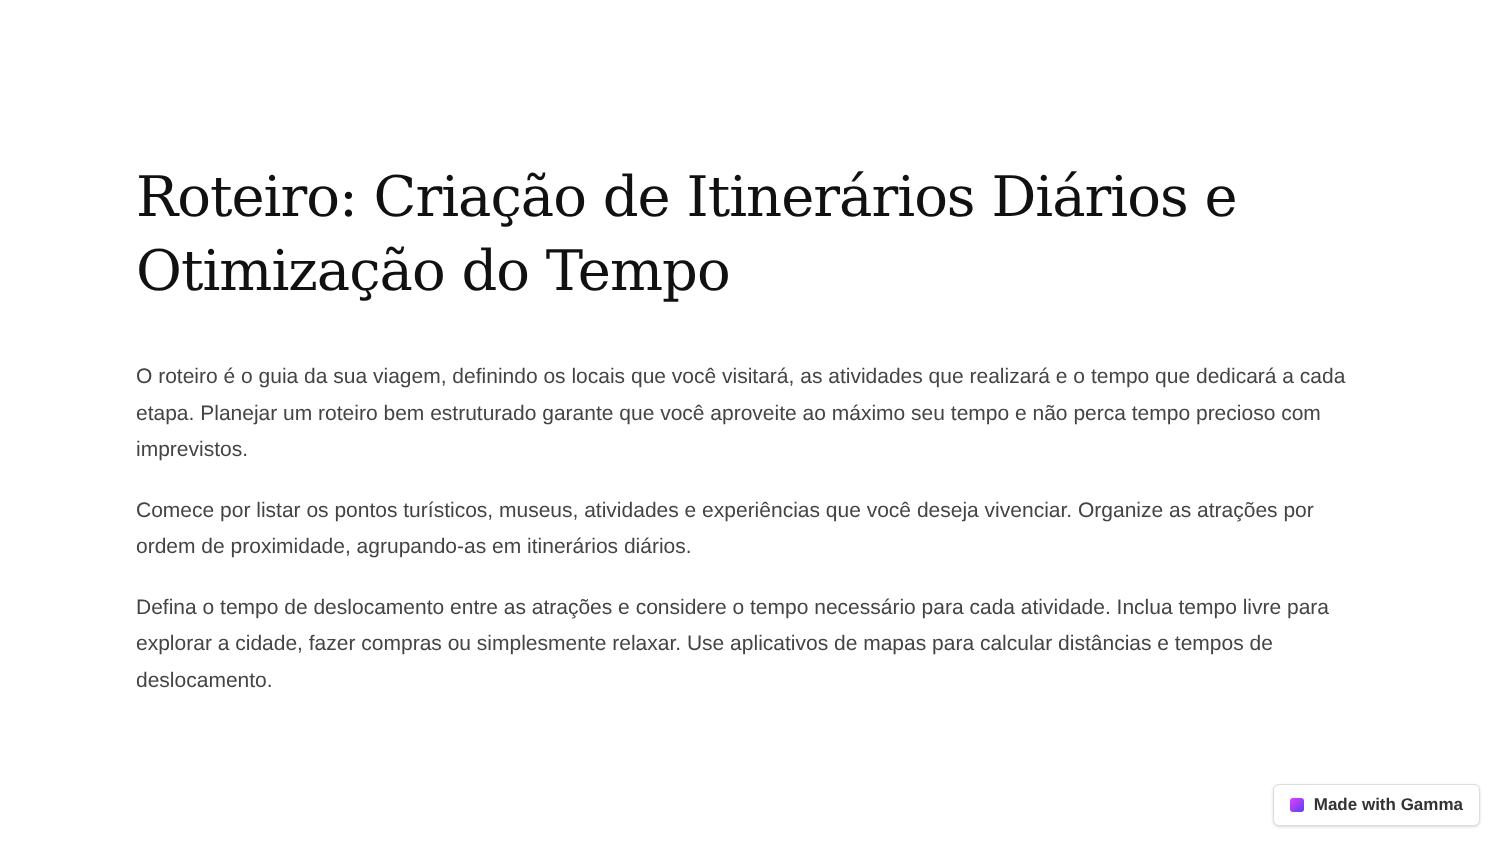Roteiro: Criação de Itinerários Diários e Otimização do Tempo
O roteiro é o guia da sua viagem, definindo os locais que você visitará, as atividades que realizará e o tempo que dedicará a cada etapa. Planejar um roteiro bem estruturado garante que você aproveite ao máximo seu tempo e não perca tempo precioso com imprevistos.
Comece por listar os pontos turísticos, museus, atividades e experiências que você deseja vivenciar. Organize as atrações por ordem de proximidade, agrupando-as em itinerários diários.
Defina o tempo de deslocamento entre as atrações e considere o tempo necessário para cada atividade. Inclua tempo livre para explorar a cidade, fazer compras ou simplesmente relaxar. Use aplicativos de mapas para calcular distâncias e tempos de deslocamento.
Made with Gamma